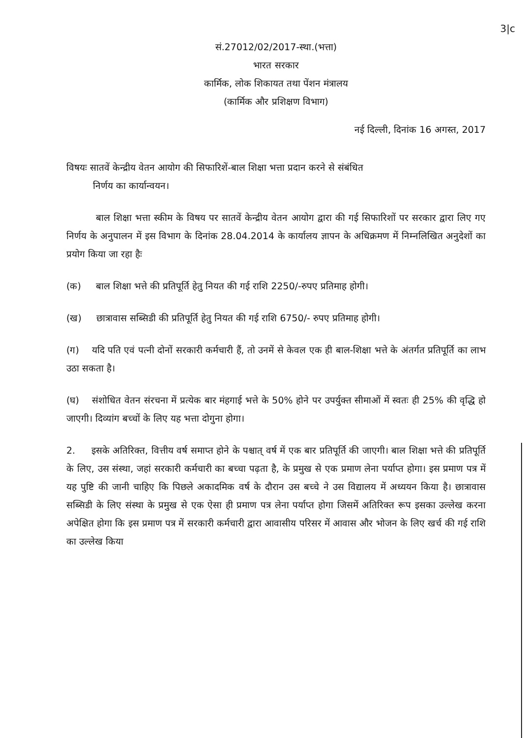3|c
सं.27012/02/2017-स्था.(भत्ता)
भारत सरकार
कार्मिक, लोक शिकायत तथा पेंशन मंत्रालय
(कार्मिक और प्रशिक्षण विभाग)
नई दिल्ली, दिनांक 16 अगस्त, 2017
विषयः सातवें केन्द्रीय वेतन आयोग की सिफारिशें-बाल शिक्षा भत्ता प्रदान करने से संबंधित
निर्णय का कार्यान्वयन।
बाल शिक्षा भत्ता स्कीम के विषय पर सातवें केन्द्रीय वेतन आयोग द्वारा की गई सिफारिशों पर सरकार द्वारा लिए गए निर्णय के अनुपालन में इस विभाग के दिनांक 28.04.2014 के कार्यालय ज्ञापन के अधिक्रमण में निम्नलिखित अनुदेशों का प्रयोग किया जा रहा हैः
(क) बाल शिक्षा भत्ते की प्रतिपूर्ति हेतु नियत की गई राशि 2250/-रुपए प्रतिमाह होगी।
(ख) छात्रावास सब्सिडी की प्रतिपूर्ति हेतु नियत की गई राशि 6750/- रुपए प्रतिमाह होगी।
(ग) यदि पति एवं पत्नी दोनों सरकारी कर्मचारी हैं, तो उनमें से केवल एक ही बाल-शिक्षा भत्ते के अंतर्गत प्रतिपूर्ति का लाभ उठा सकता है।
(घ) संशोधित वेतन संरचना में प्रत्येक बार मंहगाई भत्ते के 50% होने पर उपर्युक्त सीमाओं में स्वतः ही 25% की वृद्धि हो जाएगी। दिव्यांग बच्चों के लिए यह भत्ता दोगुना होगा।
2. इसके अतिरिक्त, वित्तीय वर्ष समाप्त होने के पश्चात् वर्ष में एक बार प्रतिपूर्ति की जाएगी। बाल शिक्षा भत्ते की प्रतिपूर्ति के लिए, उस संस्था, जहां सरकारी कर्मचारी का बच्चा पढ़ता है, के प्रमुख से एक प्रमाण लेना पर्याप्त होगा। इस प्रमाण पत्र में यह पुष्टि की जानी चाहिए कि पिछले अकादमिक वर्ष के दौरान उस बच्चे ने उस विद्यालय में अध्ययन किया है। छात्रावास सब्सिडी के लिए संस्था के प्रमुख से एक ऐसा ही प्रमाण पत्र लेना पर्याप्त होगा जिसमें अतिरिक्त रूप इसका उल्लेख करना अपेक्षित होगा कि इस प्रमाण पत्र में सरकारी कर्मचारी द्वारा आवासीय परिसर में आवास और भोजन के लिए खर्च की गई राशि का उल्लेख किया